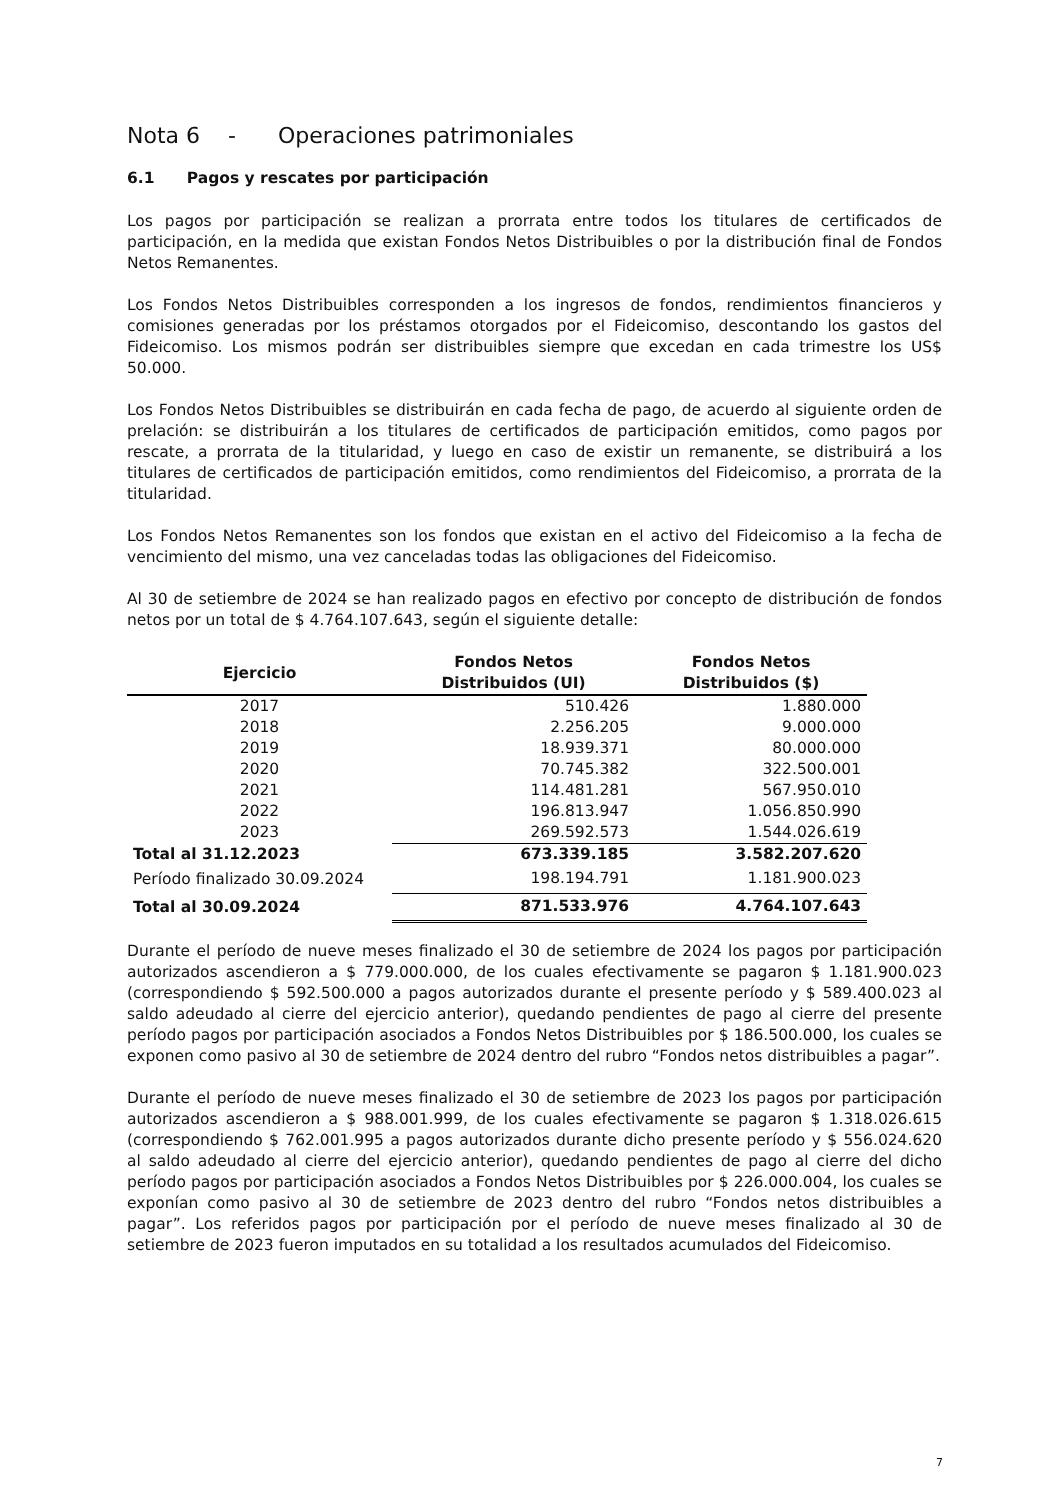Nota 6 - Operaciones patrimoniales
6.1 Pagos y rescates por participación
Los pagos por participación se realizan a prorrata entre todos los titulares de certificados de participación, en la medida que existan Fondos Netos Distribuibles o por la distribución final de Fondos Netos Remanentes.
Los Fondos Netos Distribuibles corresponden a los ingresos de fondos, rendimientos financieros y comisiones generadas por los préstamos otorgados por el Fideicomiso, descontando los gastos del Fideicomiso. Los mismos podrán ser distribuibles siempre que excedan en cada trimestre los US$ 50.000.
Los Fondos Netos Distribuibles se distribuirán en cada fecha de pago, de acuerdo al siguiente orden de prelación: se distribuirán a los titulares de certificados de participación emitidos, como pagos por rescate, a prorrata de la titularidad, y luego en caso de existir un remanente, se distribuirá a los titulares de certificados de participación emitidos, como rendimientos del Fideicomiso, a prorrata de la titularidad.
Los Fondos Netos Remanentes son los fondos que existan en el activo del Fideicomiso a la fecha de vencimiento del mismo, una vez canceladas todas las obligaciones del Fideicomiso.
Al 30 de setiembre de 2024 se han realizado pagos en efectivo por concepto de distribución de fondos netos por un total de $ 4.764.107.643, según el siguiente detalle:
| Ejercicio | Fondos Netos Distribuidos (UI) | Fondos Netos Distribuidos ($) |
| --- | --- | --- |
| 2017 | 510.426 | 1.880.000 |
| 2018 | 2.256.205 | 9.000.000 |
| 2019 | 18.939.371 | 80.000.000 |
| 2020 | 70.745.382 | 322.500.001 |
| 2021 | 114.481.281 | 567.950.010 |
| 2022 | 196.813.947 | 1.056.850.990 |
| 2023 | 269.592.573 | 1.544.026.619 |
| Total al 31.12.2023 | 673.339.185 | 3.582.207.620 |
| Período finalizado 30.09.2024 | 198.194.791 | 1.181.900.023 |
| Total al 30.09.2024 | 871.533.976 | 4.764.107.643 |
Durante el período de nueve meses finalizado el 30 de setiembre de 2024 los pagos por participación autorizados ascendieron a $ 779.000.000, de los cuales efectivamente se pagaron $ 1.181.900.023 (correspondiendo $ 592.500.000 a pagos autorizados durante el presente período y $ 589.400.023 al saldo adeudado al cierre del ejercicio anterior), quedando pendientes de pago al cierre del presente período pagos por participación asociados a Fondos Netos Distribuibles por $ 186.500.000, los cuales se exponen como pasivo al 30 de setiembre de 2024 dentro del rubro “Fondos netos distribuibles a pagar”.
Durante el período de nueve meses finalizado el 30 de setiembre de 2023 los pagos por participación autorizados ascendieron a $ 988.001.999, de los cuales efectivamente se pagaron $ 1.318.026.615 (correspondiendo $ 762.001.995 a pagos autorizados durante dicho presente período y $ 556.024.620 al saldo adeudado al cierre del ejercicio anterior), quedando pendientes de pago al cierre del dicho período pagos por participación asociados a Fondos Netos Distribuibles por $ 226.000.004, los cuales se exponían como pasivo al 30 de setiembre de 2023 dentro del rubro “Fondos netos distribuibles a pagar”. Los referidos pagos por participación por el período de nueve meses finalizado al 30 de setiembre de 2023 fueron imputados en su totalidad a los resultados acumulados del Fideicomiso.
7